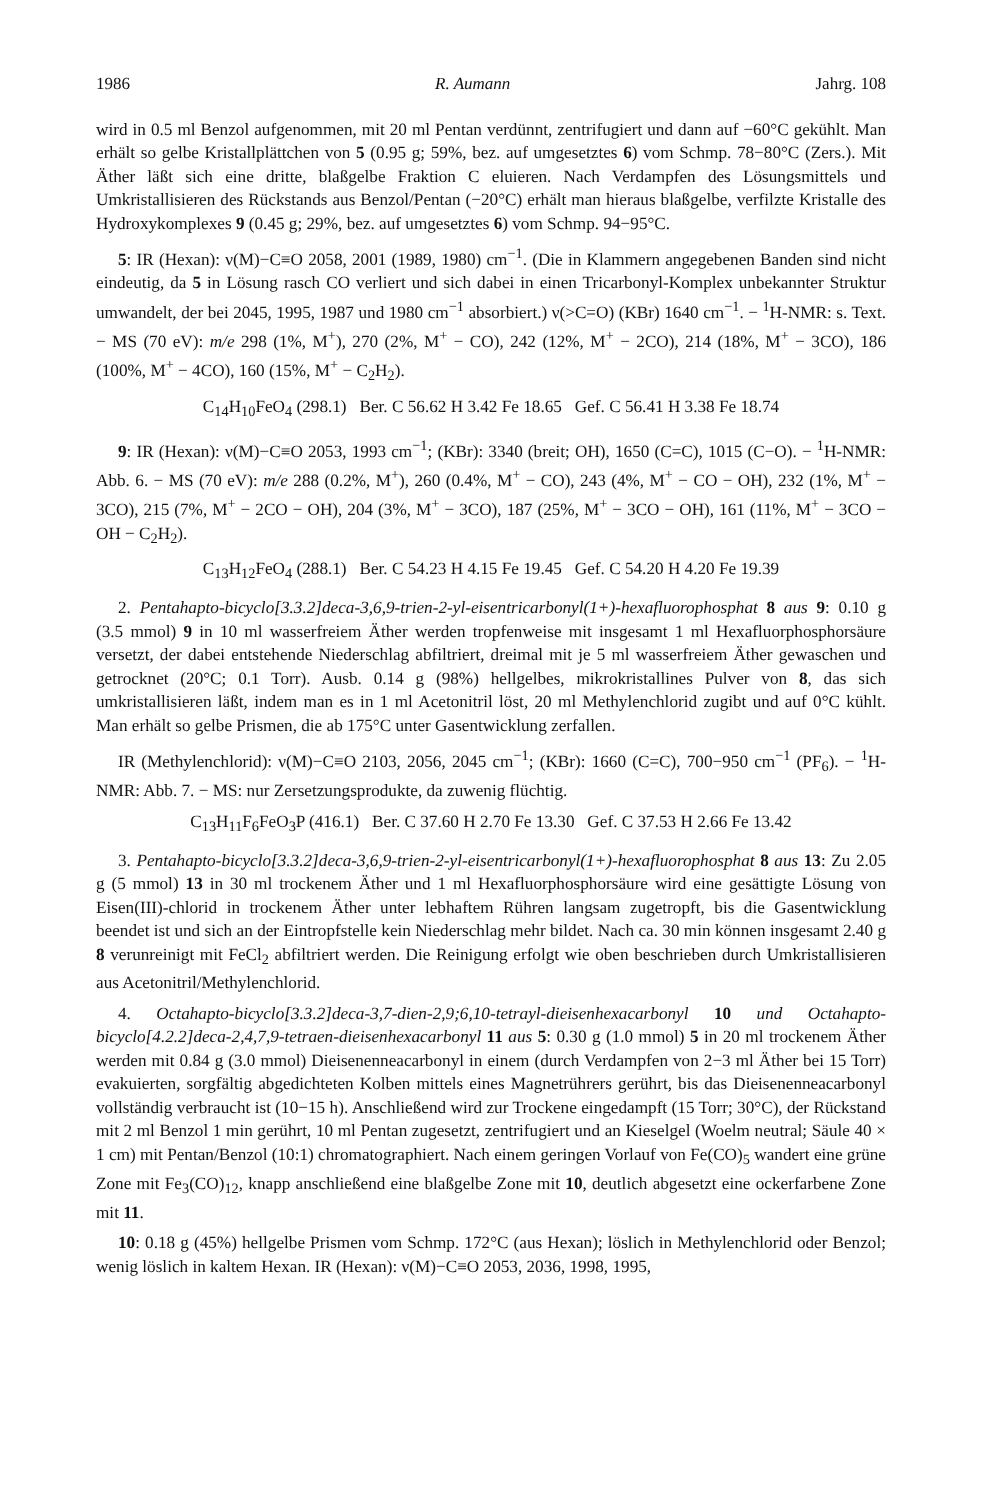1986 R. Aumann Jahrg. 108
wird in 0.5 ml Benzol aufgenommen, mit 20 ml Pentan verdünnt, zentrifugiert und dann auf −60°C gekühlt. Man erhält so gelbe Kristallplättchen von 5 (0.95 g; 59%, bez. auf umgesetztes 6) vom Schmp. 78−80°C (Zers.). Mit Äther läßt sich eine dritte, blaßgelbe Fraktion C eluieren. Nach Verdampfen des Lösungsmittels und Umkristallisieren des Rückstands aus Benzol/Pentan (−20°C) erhält man hieraus blaßgelbe, verfilzte Kristalle des Hydroxykomplexes 9 (0.45 g; 29%, bez. auf umgesetztes 6) vom Schmp. 94−95°C.
5: IR (Hexan): ν(M)−C≡O 2058, 2001 (1989, 1980) cm<sup>−1</sup>. (Die in Klammern angegebenen Banden sind nicht eindeutig, da 5 in Lösung rasch CO verliert und sich dabei in einen Tricarbonyl-Komplex unbekannter Struktur umwandelt, der bei 2045, 1995, 1987 und 1980 cm<sup>−1</sup> absorbiert.) ν(>C=O) (KBr) 1640 cm<sup>−1</sup>. − <sup>1</sup>H-NMR: s. Text. − MS (70 eV): m/e 298 (1%, M<sup>+</sup>), 270 (2%, M<sup>+</sup> − CO), 242 (12%, M<sup>+</sup> − 2CO), 214 (18%, M<sup>+</sup> − 3CO), 186 (100%, M<sup>+</sup> − 4CO), 160 (15%, M<sup>+</sup> − C<sub>2</sub>H<sub>2</sub>).
C<sub>14</sub>H<sub>10</sub>FeO<sub>4</sub> (298.1) Ber. C 56.62 H 3.42 Fe 18.65 Gef. C 56.41 H 3.38 Fe 18.74
9: IR (Hexan): ν(M)−C≡O 2053, 1993 cm<sup>−1</sup>; (KBr): 3340 (breit; OH), 1650 (C=C), 1015 (C−O). − <sup>1</sup>H-NMR: Abb. 6. − MS (70 eV): m/e 288 (0.2%, M<sup>+</sup>), 260 (0.4%, M<sup>+</sup> − CO), 243 (4%, M<sup>+</sup> − CO − OH), 232 (1%, M<sup>+</sup> − 3CO), 215 (7%, M<sup>+</sup> − 2CO − OH), 204 (3%, M<sup>+</sup> − 3CO), 187 (25%, M<sup>+</sup> − 3CO − OH), 161 (11%, M<sup>+</sup> − 3CO − OH − C<sub>2</sub>H<sub>2</sub>).
C<sub>13</sub>H<sub>12</sub>FeO<sub>4</sub> (288.1) Ber. C 54.23 H 4.15 Fe 19.45 Gef. C 54.20 H 4.20 Fe 19.39
2. Pentahapto-bicyclo[3.3.2]deca-3,6,9-trien-2-yl-eisentricarbonyl(1+)-hexafluorophosphat 8 aus 9: 0.10 g (3.5 mmol) 9 in 10 ml wasserfreiem Äther werden tropfenweise mit insgesamt 1 ml Hexafluorphosphorsäure versetzt, der dabei entstehende Niederschlag abfiltriert, dreimal mit je 5 ml wasserfreiem Äther gewaschen und getrocknet (20°C; 0.1 Torr). Ausb. 0.14 g (98%) hellgelbes, mikrokristallines Pulver von 8, das sich umkristallisieren läßt, indem man es in 1 ml Acetonitril löst, 20 ml Methylenchlorid zugibt und auf 0°C kühlt. Man erhält so gelbe Prismen, die ab 175°C unter Gasentwicklung zerfallen.
IR (Methylenchlorid): ν(M)−C≡O 2103, 2056, 2045 cm<sup>−1</sup>; (KBr): 1660 (C=C), 700−950 cm<sup>−1</sup> (PF<sub>6</sub>). − <sup>1</sup>H-NMR: Abb. 7. − MS: nur Zersetzungsprodukte, da zuwenig flüchtig.
C<sub>13</sub>H<sub>11</sub>F<sub>6</sub>FeO<sub>3</sub>P (416.1) Ber. C 37.60 H 2.70 Fe 13.30 Gef. C 37.53 H 2.66 Fe 13.42
3. Pentahapto-bicyclo[3.3.2]deca-3,6,9-trien-2-yl-eisentricarbonyl(1+)-hexafluorophosphat 8 aus 13: Zu 2.05 g (5 mmol) 13 in 30 ml trockenem Äther und 1 ml Hexafluorphosphorsäure wird eine gesättigte Lösung von Eisen(III)-chlorid in trockenem Äther unter lebhaftem Rühren langsam zugetropft, bis die Gasentwicklung beendet ist und sich an der Eintropfstelle kein Niederschlag mehr bildet. Nach ca. 30 min können insgesamt 2.40 g 8 verunreinigt mit FeCl<sub>2</sub> abfiltriert werden. Die Reinigung erfolgt wie oben beschrieben durch Umkristallisieren aus Acetonitril/Methylenchlorid.
4. Octahapto-bicyclo[3.3.2]deca-3,7-dien-2,9;6,10-tetrayl-dieisenhexacarbonyl 10 und Octahapto-bicyclo[4.2.2]deca-2,4,7,9-tetraen-dieisenhexacarbonyl 11 aus 5: 0.30 g (1.0 mmol) 5 in 20 ml trockenem Äther werden mit 0.84 g (3.0 mmol) Dieisenenneacarbonyl in einem (durch Verdampfen von 2−3 ml Äther bei 15 Torr) evakuierten, sorgfältig abgedichteten Kolben mittels eines Magnetrührers gerührt, bis das Dieisenenneacarbonyl vollständig verbraucht ist (10−15 h). Anschließend wird zur Trockene eingedampft (15 Torr; 30°C), der Rückstand mit 2 ml Benzol 1 min gerührt, 10 ml Pentan zugesetzt, zentrifugiert und an Kieselgel (Woelm neutral; Säule 40 × 1 cm) mit Pentan/Benzol (10:1) chromatographiert. Nach einem geringen Vorlauf von Fe(CO)<sub>5</sub> wandert eine grüne Zone mit Fe<sub>3</sub>(CO)<sub>12</sub>, knapp anschließend eine blaßgelbe Zone mit 10, deutlich abgesetzt eine ockerfarbene Zone mit 11.
10: 0.18 g (45%) hellgelbe Prismen vom Schmp. 172°C (aus Hexan); löslich in Methylenchlorid oder Benzol; wenig löslich in kaltem Hexan. IR (Hexan): ν(M)−C≡O 2053, 2036, 1998, 1995,